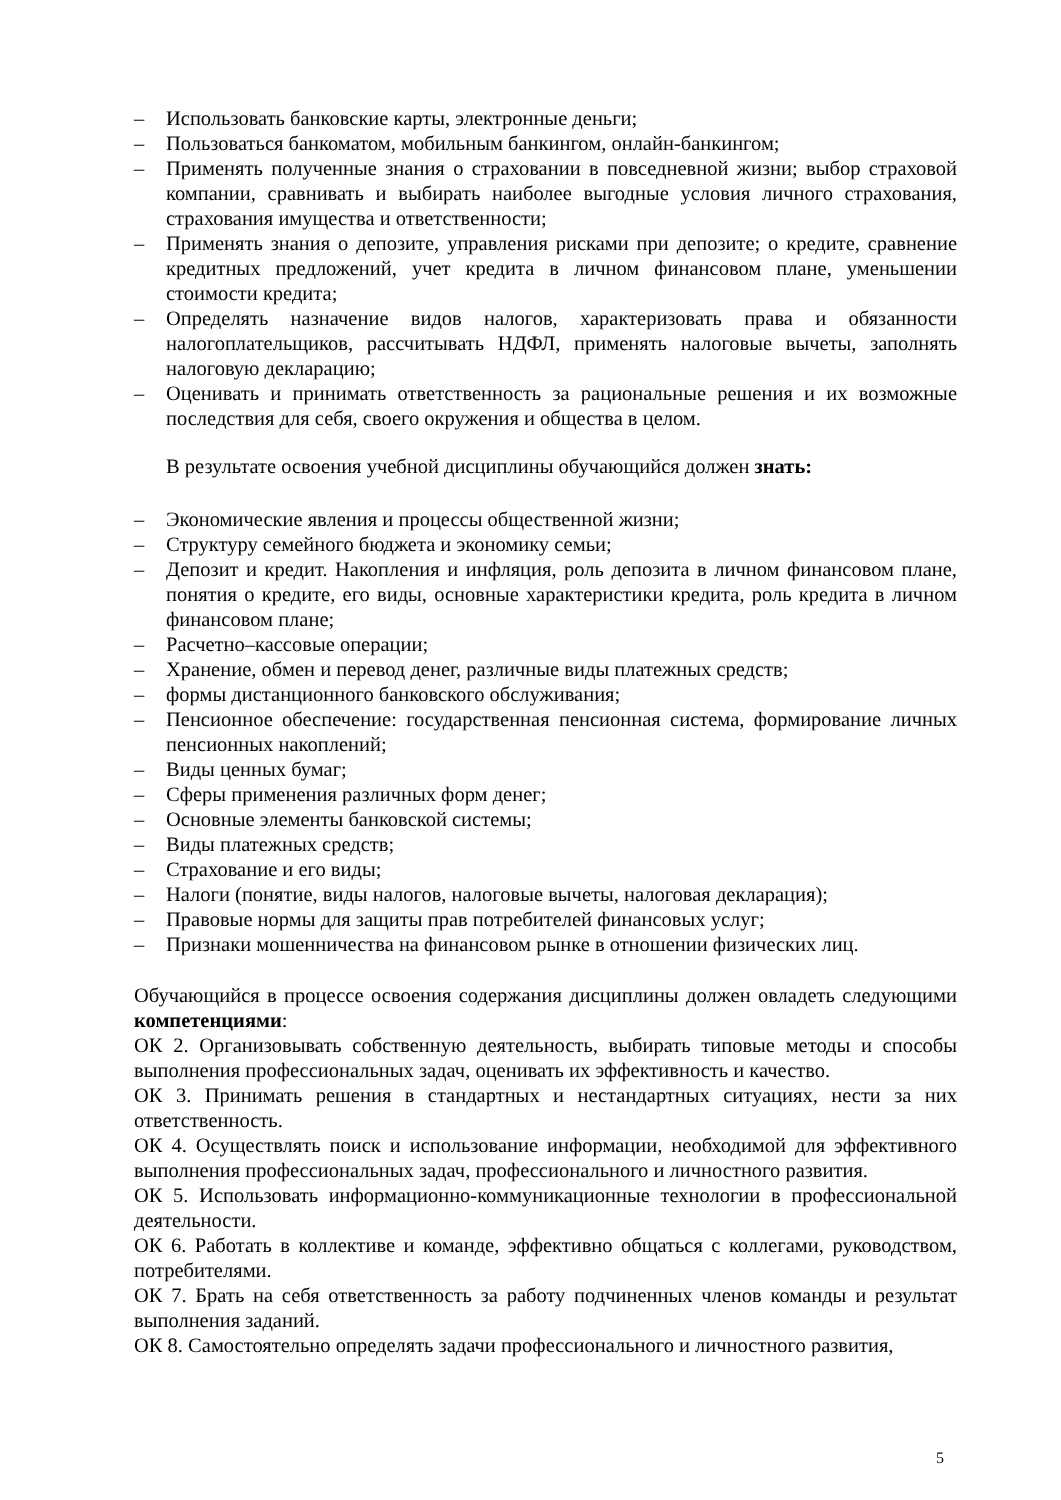– Использовать банковские карты, электронные деньги;
– Пользоваться банкоматом, мобильным банкингом, онлайн-банкингом;
– Применять полученные знания о страховании в повседневной жизни; выбор страховой компании, сравнивать и выбирать наиболее выгодные условия личного страхования, страхования имущества и ответственности;
– Применять знания о депозите, управления рисками при депозите; о кредите, сравнение кредитных предложений, учет кредита в личном финансовом плане, уменьшении стоимости кредита;
– Определять назначение видов налогов, характеризовать права и обязанности налогоплательщиков, рассчитывать НДФЛ, применять налоговые вычеты, заполнять налоговую декларацию;
– Оценивать и принимать ответственность за рациональные решения и их возможные последствия для себя, своего окружения и общества в целом.
В результате освоения учебной дисциплины обучающийся должен знать:
– Экономические явления и процессы общественной жизни;
– Структуру семейного бюджета и экономику семьи;
– Депозит и кредит. Накопления и инфляция, роль депозита в личном финансовом плане, понятия о кредите, его виды, основные характеристики кредита, роль кредита в личном финансовом плане;
– Расчетно–кассовые операции;
– Хранение, обмен и перевод денег, различные виды платежных средств;
– формы дистанционного банковского обслуживания;
– Пенсионное обеспечение: государственная пенсионная система, формирование личных пенсионных накоплений;
– Виды ценных бумаг;
– Сферы применения различных форм денег;
– Основные элементы банковской системы;
– Виды платежных средств;
– Страхование и его виды;
– Налоги (понятие, виды налогов, налоговые вычеты, налоговая декларация);
– Правовые нормы для защиты прав потребителей финансовых услуг;
– Признаки мошенничества на финансовом рынке в отношении физических лиц.
Обучающийся в процессе освоения содержания дисциплины должен овладеть следующими компетенциями:
ОК 2. Организовывать собственную деятельность, выбирать типовые методы и способы выполнения профессиональных задач, оценивать их эффективность и качество.
ОК 3. Принимать решения в стандартных и нестандартных ситуациях, нести за них ответственность.
ОК 4. Осуществлять поиск и использование информации, необходимой для эффективного выполнения профессиональных задач, профессионального и личностного развития.
ОК 5. Использовать информационно-коммуникационные технологии в профессиональной деятельности.
ОК 6. Работать в коллективе и команде, эффективно общаться с коллегами, руководством, потребителями.
ОК 7. Брать на себя ответственность за работу подчиненных членов команды и результат выполнения заданий.
ОК 8. Самостоятельно определять задачи профессионального и личностного развития,
5